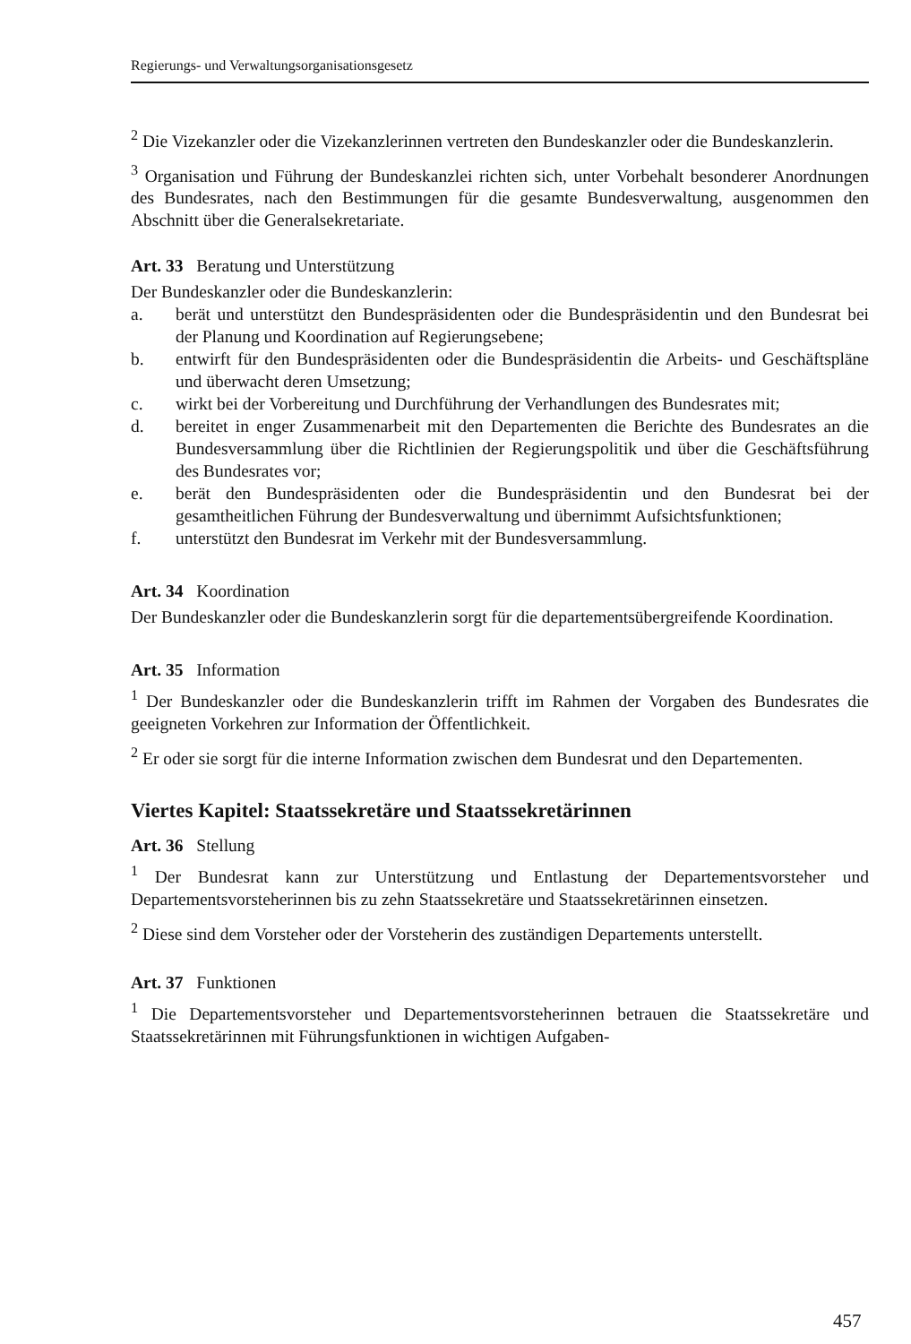Regierungs- und Verwaltungsorganisationsgesetz
<sup>2</sup> Die Vizekanzler oder die Vizekanzlerinnen vertreten den Bundeskanzler oder die Bundeskanzlerin.
<sup>3</sup> Organisation und Führung der Bundeskanzlei richten sich, unter Vorbehalt besonderer Anordnungen des Bundesrates, nach den Bestimmungen für die gesamte Bundesverwaltung, ausgenommen den Abschnitt über die Generalsekretariate.
Art. 33 Beratung und Unterstützung
Der Bundeskanzler oder die Bundeskanzlerin:
a. berät und unterstützt den Bundespräsidenten oder die Bundespräsidentin und den Bundesrat bei der Planung und Koordination auf Regierungsebene;
b. entwirft für den Bundespräsidenten oder die Bundespräsidentin die Arbeits- und Geschäftspläne und überwacht deren Umsetzung;
c. wirkt bei der Vorbereitung und Durchführung der Verhandlungen des Bundesrates mit;
d. bereitet in enger Zusammenarbeit mit den Departementen die Berichte des Bundesrates an die Bundesversammlung über die Richtlinien der Regierungspolitik und über die Geschäftsführung des Bundesrates vor;
e. berät den Bundespräsidenten oder die Bundespräsidentin und den Bundesrat bei der gesamtheitlichen Führung der Bundesverwaltung und übernimmt Aufsichtsfunktionen;
f. unterstützt den Bundesrat im Verkehr mit der Bundesversammlung.
Art. 34 Koordination
Der Bundeskanzler oder die Bundeskanzlerin sorgt für die departementsübergreifende Koordination.
Art. 35 Information
<sup>1</sup> Der Bundeskanzler oder die Bundeskanzlerin trifft im Rahmen der Vorgaben des Bundesrates die geeigneten Vorkehren zur Information der Öffentlichkeit.
<sup>2</sup> Er oder sie sorgt für die interne Information zwischen dem Bundesrat und den Departementen.
Viertes Kapitel: Staatssekretäre und Staatssekretärinnen
Art. 36 Stellung
<sup>1</sup> Der Bundesrat kann zur Unterstützung und Entlastung der Departementsvorsteher und Departementsvorsteherinnen bis zu zehn Staatssekretäre und Staatssekretärinnen einsetzen.
<sup>2</sup> Diese sind dem Vorsteher oder der Vorsteherin des zuständigen Departements unterstellt.
Art. 37 Funktionen
<sup>1</sup> Die Departementsvorsteher und Departementsvorsteherinnen betrauen die Staatssekretäre und Staatssekretärinnen mit Führungsfunktionen in wichtigen Aufgaben-
457